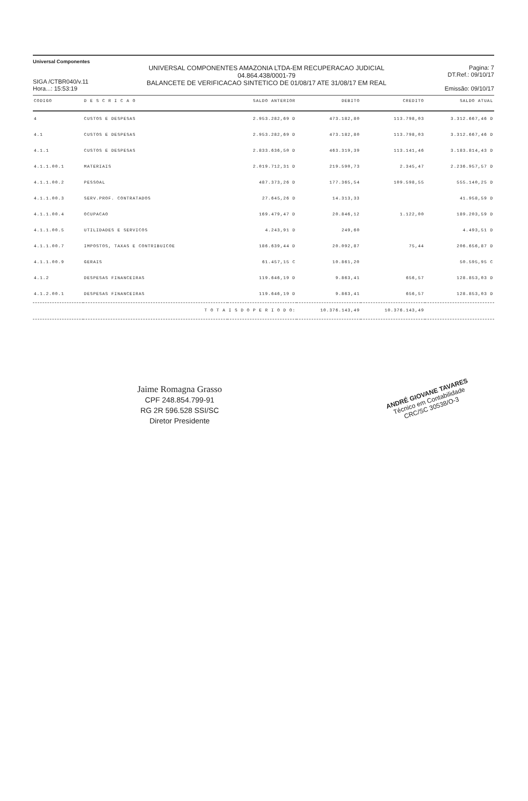Universal Componentes
SIGA /CTBR040/v.11
Hora...: 15:53:19
UNIVERSAL COMPONENTES AMAZONIA LTDA-EM RECUPERACAO JUDICIAL
04.864.438/0001-79
BALANCETE DE VERIFICACAO SINTETICO DE 01/08/17 ATE 31/08/17 EM REAL
Pagina: 7
DT.Ref.: 09/10/17
Emissão: 09/10/17
| CODIGO | D E S C R I C A O | SALDO ANTERIOR | DEBITO | CREDITO | SALDO ATUAL |
| --- | --- | --- | --- | --- | --- |
| 4 | CUSTOS E DESPESAS | 2.953.282,69 D | 473.182,80 | 113.798,03 | 3.312.667,46 D |
| 4.1 | CUSTOS E DESPESAS | 2.953.282,69 D | 473.182,80 | 113.798,03 | 3.312.667,46 D |
| 4.1.1 | CUSTOS E DESPESAS | 2.833.636,50 D | 463.319,39 | 113.141,46 | 3.183.814,43 D |
| 4.1.1.00.1 | MATERIAIS | 2.019.712,31 D | 219.590,73 | 2.345,47 | 2.236.957,57 D |
| 4.1.1.00.2 | PESSOAL | 487.373,26 D | 177.365,54 | 109.598,55 | 555.140,25 D |
| 4.1.1.00.3 | SERV.PROF. CONTRATADOS | 27.645,26 D | 14.313,33 | | 41.958,59 D |
| 4.1.1.00.4 | OCUPACAO | 169.479,47 D | 20.846,12 | 1.122,00 | 189.203,59 D |
| 4.1.1.00.5 | UTILIDADES E SERVICOS | 4.243,91 D | 249,60 | | 4.493,51 D |
| 4.1.1.00.7 | IMPOSTOS, TAXAS E CONTRIBUICOE | 186.639,44 D | 20.092,87 | 75,44 | 206.656,87 D |
| 4.1.1.00.9 | GERAIS | 61.457,15 C | 10.861,20 | | 50.595,95 C |
| 4.1.2 | DESPESAS FINANCEIRAS | 119.646,19 D | 9.863,41 | 656,57 | 128.853,03 D |
| 4.1.2.00.1 | DESPESAS FINANCEIRAS | 119.646,19 D | 9.863,41 | 656,57 | 128.853,03 D |
| | T O T A I S D O P E R I O D O: | | 10.376.143,49 | 10.376.143,49 | |
Jaime Romagna Grasso
CPF 248.854.799-91
RG 2R 596.528 SSI/SC
Diretor Presidente
ANDRÉ GIOVANE TAVARES
Técnico em Contabilidade
CRC/SC 30538/O-3